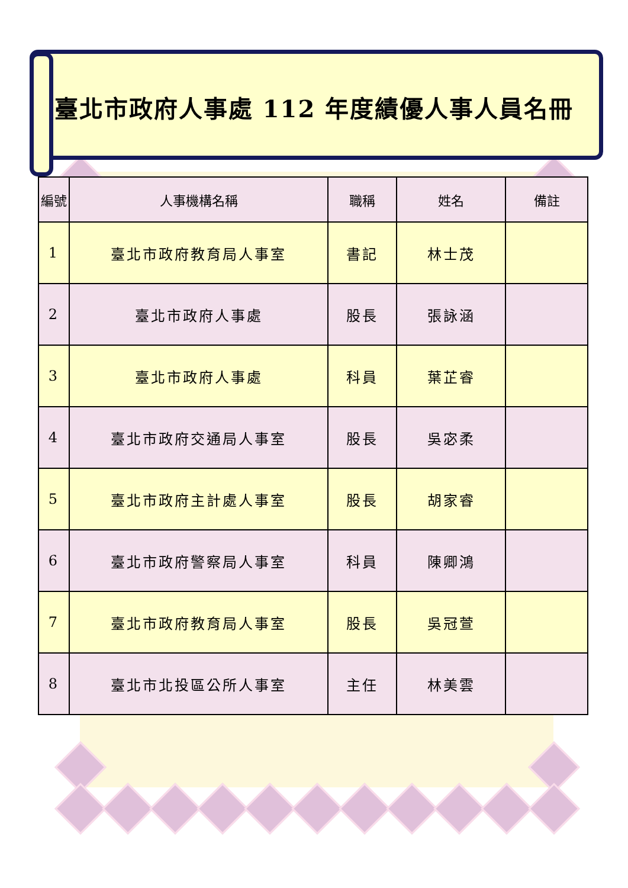臺北市政府人事處 112 年度績優人事人員名冊
| 編號 | 人事機構名稱 | 職稱 | 姓名 | 備註 |
| --- | --- | --- | --- | --- |
| 1 | 臺北市政府教育局人事室 | 書記 | 林士茂 | |
| 2 | 臺北市政府人事處 | 股長 | 張詠涵 | |
| 3 | 臺北市政府人事處 | 科員 | 葉芷睿 | |
| 4 | 臺北市政府交通局人事室 | 股長 | 吳宓柔 | |
| 5 | 臺北市政府主計處人事室 | 股長 | 胡家睿 | |
| 6 | 臺北市政府警察局人事室 | 科員 | 陳卿鴻 | |
| 7 | 臺北市政府教育局人事室 | 股長 | 吳冠萱 | |
| 8 | 臺北市北投區公所人事室 | 主任 | 林美雲 | |